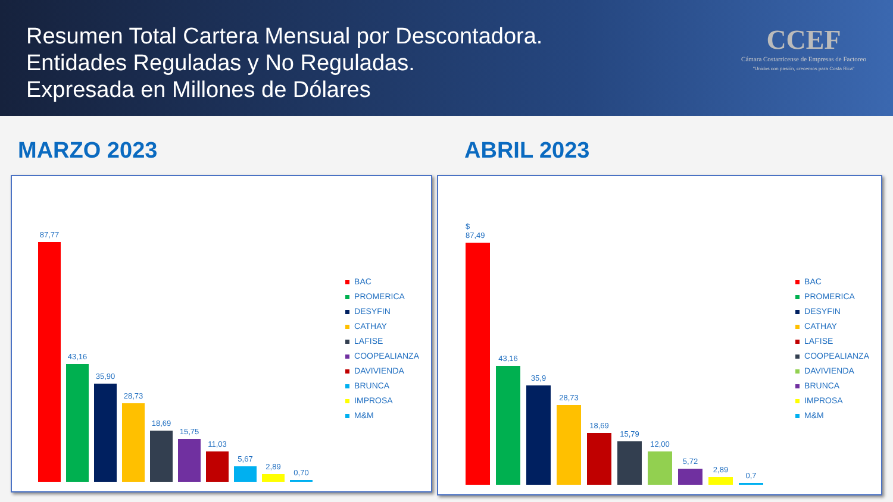Resumen Total Cartera Mensual por Descontadora.
Entidades Reguladas y No Reguladas.
Expresada en Millones de Dólares
CCEF
Cámara Costarricense de Empresas de Factoreo
"Unidos con pasión, crecemos para Costa Rica"
MARZO 2023 ABRIL 2023
87,77
43,16
35,90
28,73
18,69
15,75
11,03
5,67
2,89
0,70
BAC
PROMERICA
DESYFIN
CATHAY
LAFISE
COOPEALIANZA
DAVIVIENDA
BRUNCA
IMPROSA
M&M
$ 87,49
43,16
35,9
28,73
18,69
15,79
12,00
5,72
2,89
0,7
BAC
PROMERICA
DESYFIN
CATHAY
LAFISE
COOPEALIANZA
DAVIVIENDA
BRUNCA
IMPROSA
M&M